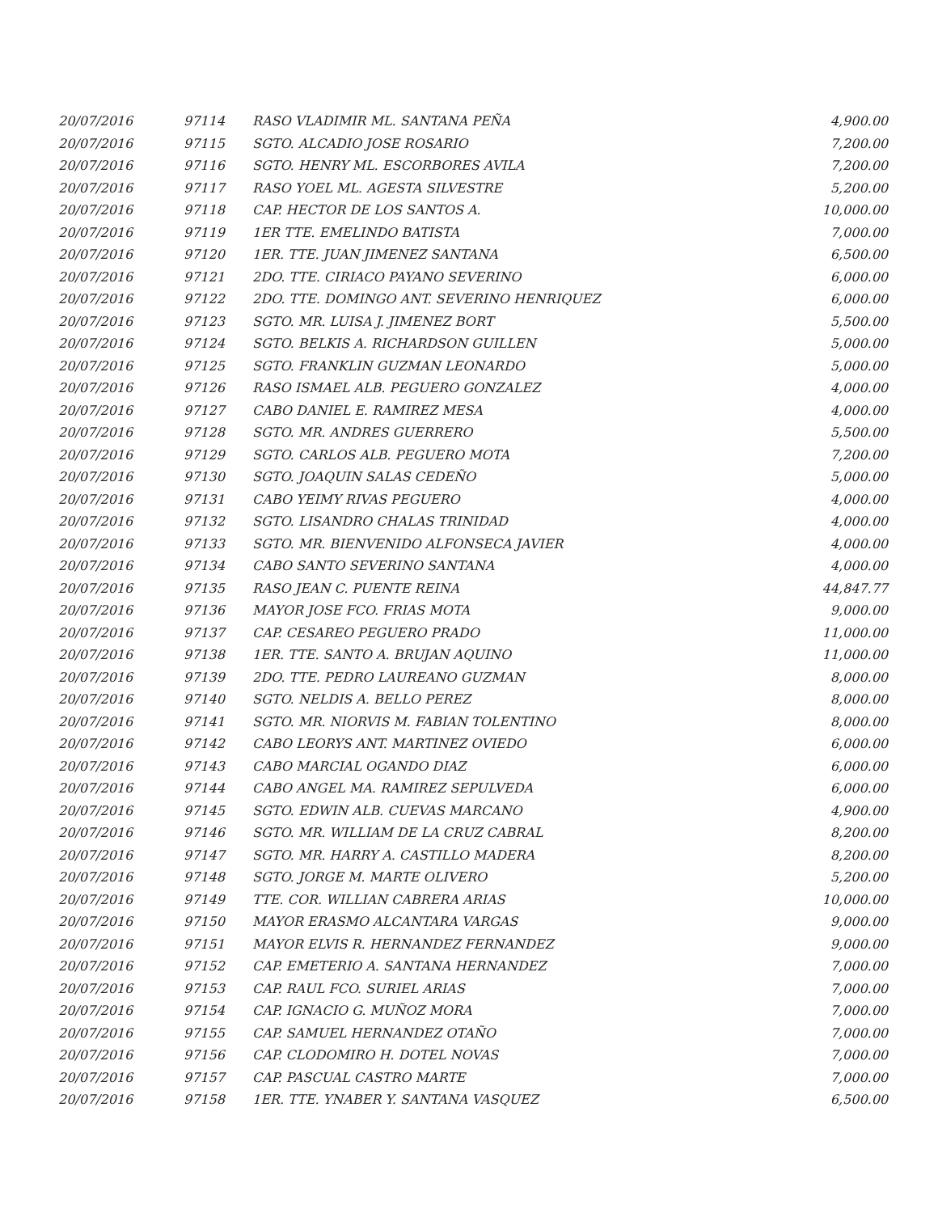| 20/07/2016 | 97114 | RASO VLADIMIR ML. SANTANA PEÑA | 4,900.00 |
| 20/07/2016 | 97115 | SGTO. ALCADIO JOSE ROSARIO | 7,200.00 |
| 20/07/2016 | 97116 | SGTO. HENRY ML. ESCORBORES AVILA | 7,200.00 |
| 20/07/2016 | 97117 | RASO YOEL ML. AGESTA SILVESTRE | 5,200.00 |
| 20/07/2016 | 97118 | CAP. HECTOR DE LOS SANTOS A. | 10,000.00 |
| 20/07/2016 | 97119 | 1ER TTE. EMELINDO BATISTA | 7,000.00 |
| 20/07/2016 | 97120 | 1ER. TTE. JUAN JIMENEZ SANTANA | 6,500.00 |
| 20/07/2016 | 97121 | 2DO. TTE. CIRIACO PAYANO SEVERINO | 6,000.00 |
| 20/07/2016 | 97122 | 2DO. TTE. DOMINGO ANT. SEVERINO HENRIQUEZ | 6,000.00 |
| 20/07/2016 | 97123 | SGTO. MR. LUISA J. JIMENEZ BORT | 5,500.00 |
| 20/07/2016 | 97124 | SGTO. BELKIS A. RICHARDSON GUILLEN | 5,000.00 |
| 20/07/2016 | 97125 | SGTO. FRANKLIN GUZMAN LEONARDO | 5,000.00 |
| 20/07/2016 | 97126 | RASO ISMAEL ALB. PEGUERO GONZALEZ | 4,000.00 |
| 20/07/2016 | 97127 | CABO DANIEL E. RAMIREZ MESA | 4,000.00 |
| 20/07/2016 | 97128 | SGTO. MR. ANDRES GUERRERO | 5,500.00 |
| 20/07/2016 | 97129 | SGTO. CARLOS ALB. PEGUERO MOTA | 7,200.00 |
| 20/07/2016 | 97130 | SGTO. JOAQUIN SALAS CEDEÑO | 5,000.00 |
| 20/07/2016 | 97131 | CABO YEIMY RIVAS PEGUERO | 4,000.00 |
| 20/07/2016 | 97132 | SGTO. LISANDRO CHALAS TRINIDAD | 4,000.00 |
| 20/07/2016 | 97133 | SGTO. MR. BIENVENIDO ALFONSECA JAVIER | 4,000.00 |
| 20/07/2016 | 97134 | CABO SANTO SEVERINO SANTANA | 4,000.00 |
| 20/07/2016 | 97135 | RASO JEAN C. PUENTE REINA | 44,847.77 |
| 20/07/2016 | 97136 | MAYOR JOSE FCO. FRIAS MOTA | 9,000.00 |
| 20/07/2016 | 97137 | CAP. CESAREO PEGUERO PRADO | 11,000.00 |
| 20/07/2016 | 97138 | 1ER. TTE. SANTO A. BRUJAN AQUINO | 11,000.00 |
| 20/07/2016 | 97139 | 2DO. TTE. PEDRO LAUREANO GUZMAN | 8,000.00 |
| 20/07/2016 | 97140 | SGTO. NELDIS A. BELLO PEREZ | 8,000.00 |
| 20/07/2016 | 97141 | SGTO. MR. NIORVIS M. FABIAN TOLENTINO | 8,000.00 |
| 20/07/2016 | 97142 | CABO LEORYS ANT. MARTINEZ OVIEDO | 6,000.00 |
| 20/07/2016 | 97143 | CABO MARCIAL OGANDO DIAZ | 6,000.00 |
| 20/07/2016 | 97144 | CABO ANGEL MA. RAMIREZ SEPULVEDA | 6,000.00 |
| 20/07/2016 | 97145 | SGTO. EDWIN ALB. CUEVAS MARCANO | 4,900.00 |
| 20/07/2016 | 97146 | SGTO. MR. WILLIAM DE LA CRUZ CABRAL | 8,200.00 |
| 20/07/2016 | 97147 | SGTO. MR. HARRY A. CASTILLO MADERA | 8,200.00 |
| 20/07/2016 | 97148 | SGTO. JORGE M. MARTE OLIVERO | 5,200.00 |
| 20/07/2016 | 97149 | TTE. COR. WILLIAN CABRERA ARIAS | 10,000.00 |
| 20/07/2016 | 97150 | MAYOR ERASMO ALCANTARA VARGAS | 9,000.00 |
| 20/07/2016 | 97151 | MAYOR ELVIS R. HERNANDEZ FERNANDEZ | 9,000.00 |
| 20/07/2016 | 97152 | CAP. EMETERIO A. SANTANA HERNANDEZ | 7,000.00 |
| 20/07/2016 | 97153 | CAP. RAUL FCO. SURIEL ARIAS | 7,000.00 |
| 20/07/2016 | 97154 | CAP. IGNACIO G. MUÑOZ MORA | 7,000.00 |
| 20/07/2016 | 97155 | CAP. SAMUEL HERNANDEZ OTAÑO | 7,000.00 |
| 20/07/2016 | 97156 | CAP. CLODOMIRO H. DOTEL NOVAS | 7,000.00 |
| 20/07/2016 | 97157 | CAP. PASCUAL CASTRO MARTE | 7,000.00 |
| 20/07/2016 | 97158 | 1ER. TTE. YNABER Y. SANTANA VASQUEZ | 6,500.00 |